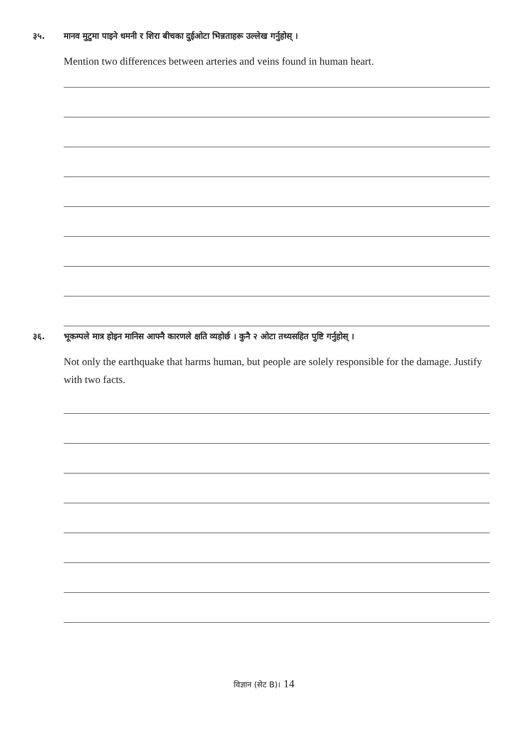३५. मानव मुटुमा पाइने धमनी र शिरा बीचका दुईओटा भिन्नताहरू उल्लेख गर्नुहोस् ।
Mention two differences between arteries and veins found in human heart.
३६. भूकम्पले मात्र होइन मानिस आफ्नै कारणले क्षति व्यहोर्छ । कुनै २ ओटा तथ्यसहित पुष्टि गर्नुहोस् ।
Not only the earthquake that harms human, but people are solely responsible for the damage. Justify with two facts.
विज्ञान (सेट B)। 14